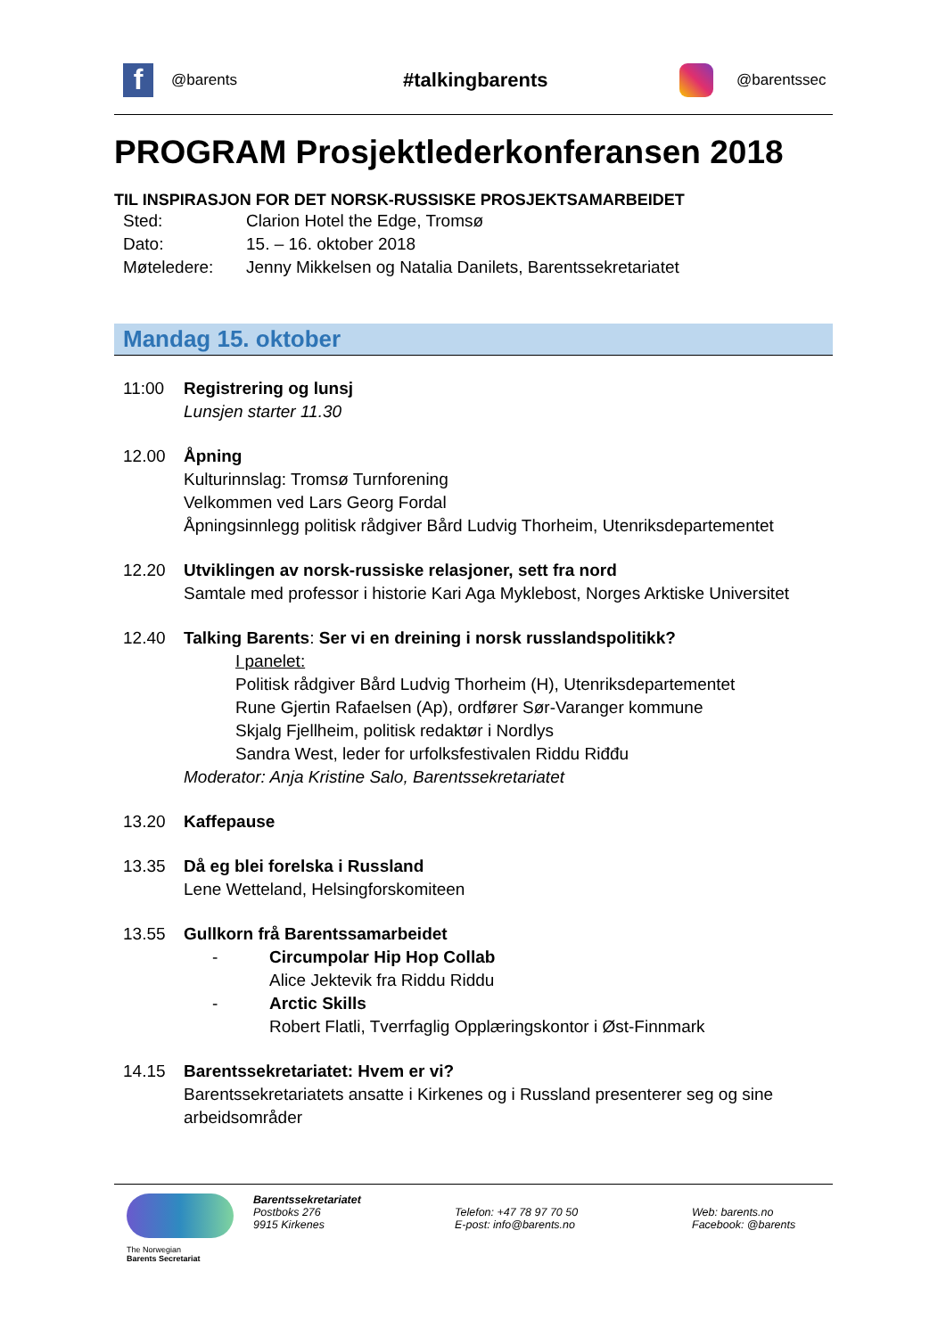f
@barents
#talkingbarents
@barentssec
PROGRAM Prosjektlederkonferansen 2018
TIL INSPIRASJON FOR DET NORSK-RUSSISKE PROSJEKTSAMARBEIDET
Sted: Clarion Hotel the Edge, Tromsø
Dato: 15. – 16. oktober 2018
Møteledere: Jenny Mikkelsen og Natalia Danilets, Barentssekretariatet
Mandag 15. oktober
11:00 Registrering og lunsj
Lunsjen starter 11.30
12.00 Åpning
Kulturinnslag: Tromsø Turnforening
Velkommen ved Lars Georg Fordal
Åpningsinnlegg politisk rådgiver Bård Ludvig Thorheim, Utenriksdepartementet
12.20 Utviklingen av norsk-russiske relasjoner, sett fra nord
Samtale med professor i historie Kari Aga Myklebost, Norges Arktiske Universitet
12.40 Talking Barents: Ser vi en dreining i norsk russlandspolitikk?
I panelet:
Politisk rådgiver Bård Ludvig Thorheim (H), Utenriksdepartementet
Rune Gjertin Rafaelsen (Ap), ordfører Sør-Varanger kommune
Skjalg Fjellheim, politisk redaktør i Nordlys
Sandra West, leder for urfolksfestivalen Riddu Riđđu
Moderator: Anja Kristine Salo, Barentssekretariatet
13.20 Kaffepause
13.35 Då eg blei forelska i Russland
Lene Wetteland, Helsingforskomiteen
13.55 Gullkorn frå Barentssamarbeidet
- Circumpolar Hip Hop Collab
Alice Jektevik fra Riddu Riddu
- Arctic Skills
Robert Flatli, Tverrfaglig Opplæringskontor i Øst-Finnmark
14.15 Barentssekretariatet: Hvem er vi?
Barentssekretariatets ansatte i Kirkenes og i Russland presenterer seg og sine arbeidsområder
The Norwegian
Barents Secretariat
Barentssekretariatet
Postboks 276
9915 Kirkenes
Telefon: +47 78 97 70 50
E-post: info@barents.no
Web: barents.no
Facebook: @barents